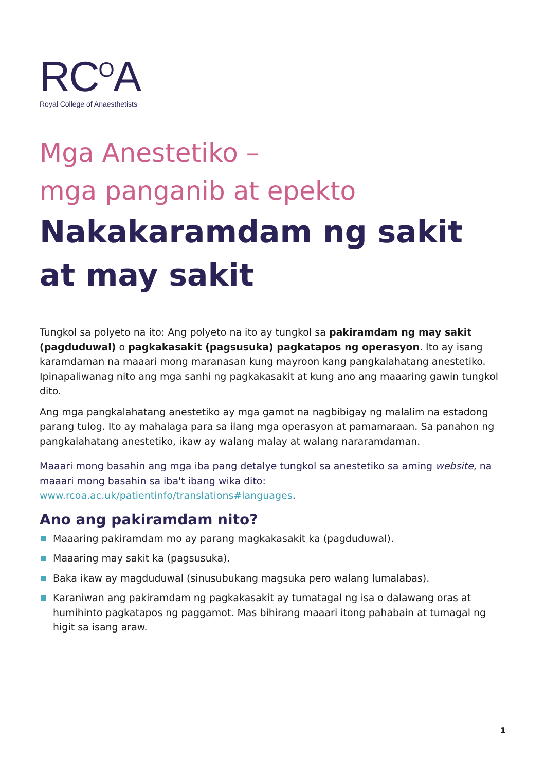RC<sup>O</sup>A
Royal College of Anaesthetists
Mga Anestetiko –
mga panganib at epekto
Nakakaramdam ng sakit
at may sakit
Tungkol sa polyeto na ito: Ang polyeto na ito ay tungkol sa pakiramdam ng may sakit (pagduduwal) o pagkakasakit (pagsusuka) pagkatapos ng operasyon. Ito ay isang karamdaman na maaari mong maranasan kung mayroon kang pangkalahatang anestetiko. Ipinapaliwanag nito ang mga sanhi ng pagkakasakit at kung ano ang maaaring gawin tungkol dito.
Ang mga pangkalahatang anestetiko ay mga gamot na nagbibigay ng malalim na estadong parang tulog. Ito ay mahalaga para sa ilang mga operasyon at pamamaraan. Sa panahon ng pangkalahatang anestetiko, ikaw ay walang malay at walang nararamdaman.
Maaari mong basahin ang mga iba pang detalye tungkol sa anestetiko sa aming website, na maaari mong basahin sa iba't ibang wika dito:
www.rcoa.ac.uk/patientinfo/translations#languages.
Ano ang pakiramdam nito?
Maaaring pakiramdam mo ay parang magkakasakit ka (pagduduwal).
Maaaring may sakit ka (pagsusuka).
Baka ikaw ay magduduwal (sinusubukang magsuka pero walang lumalabas).
Karaniwan ang pakiramdam ng pagkakasakit ay tumatagal ng isa o dalawang oras at humihinto pagkatapos ng paggamot. Mas bihirang maaari itong pahabain at tumagal ng higit sa isang araw.
1